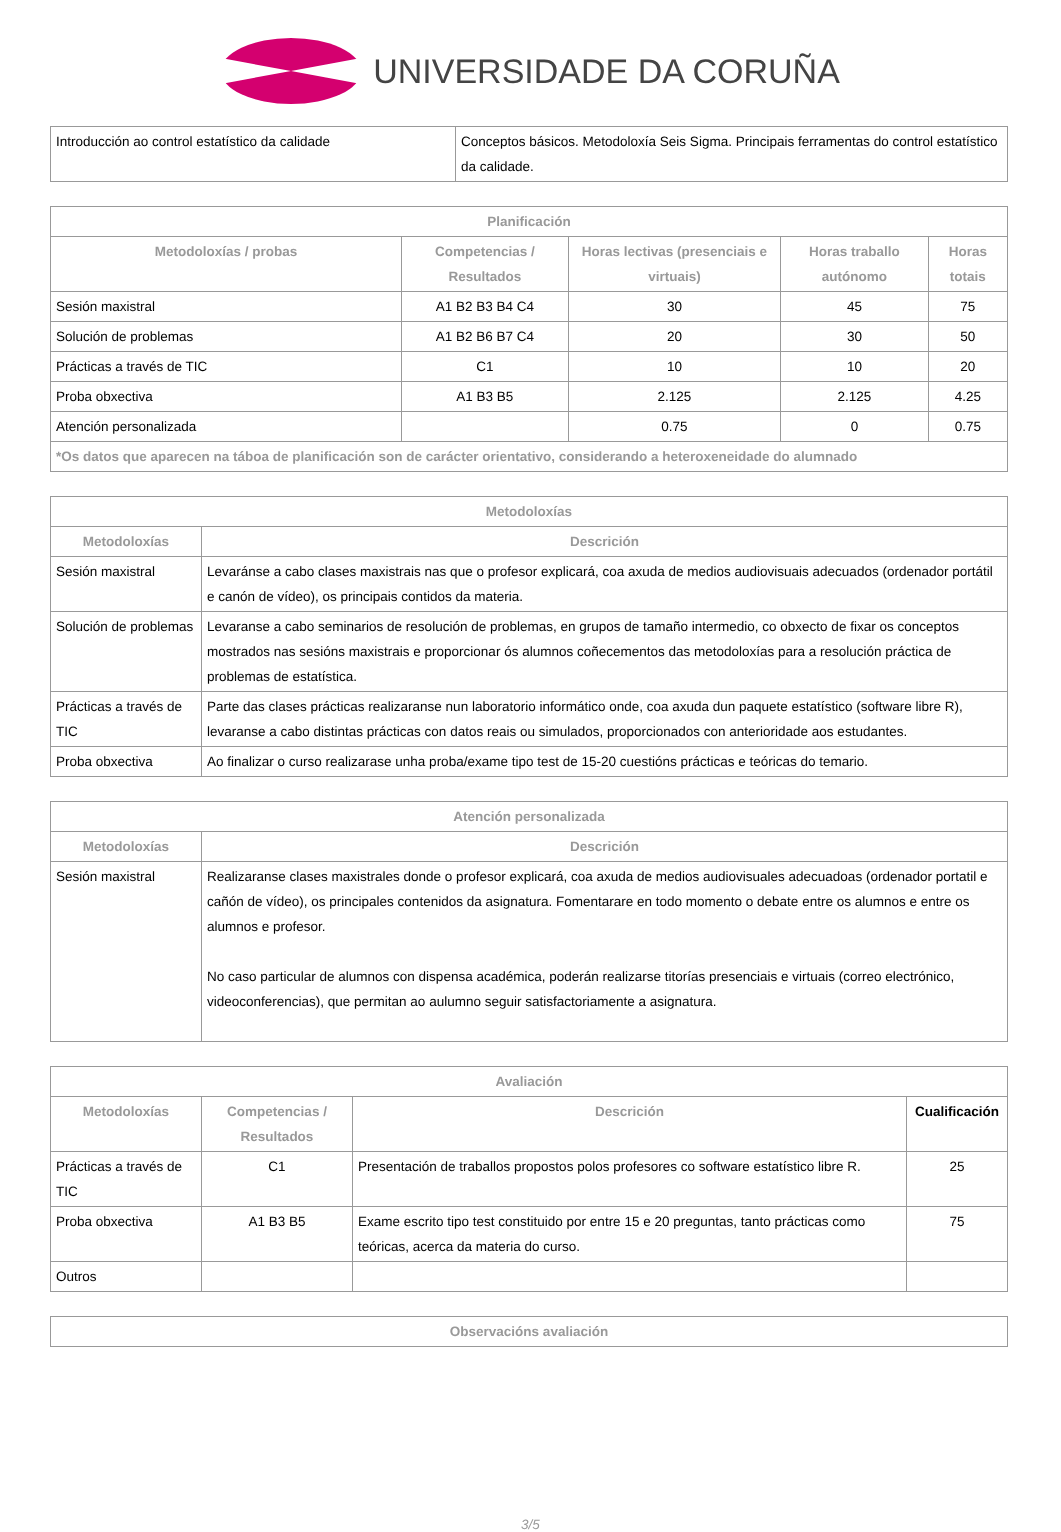UNIVERSIDADE DA CORUÑA
| Introducción ao control estatístico da calidade | Conceptos básicos. Metodoloxía Seis Sigma. Principais ferramentas do control estatístico da calidade. |
| Planificación | | | | |
| --- | --- | --- | --- | --- |
| Metodoloxías / probas | Competencias / Resultados | Horas lectivas (presenciais e virtuais) | Horas traballo autónomo | Horas totais |
| Sesión maxistral | A1 B2 B3 B4 C4 | 30 | 45 | 75 |
| Solución de problemas | A1 B2 B6 B7 C4 | 20 | 30 | 50 |
| Prácticas a través de TIC | C1 | 10 | 10 | 20 |
| Proba obxectiva | A1 B3 B5 | 2.125 | 2.125 | 4.25 |
| Atención personalizada | | 0.75 | 0 | 0.75 |
| *Os datos que aparecen na táboa de planificación son de carácter orientativo, considerando a heteroxeneidade do alumnado | | | | |
| Metodoloxías | |
| --- | --- |
| Metodoloxías | Descrición |
| Sesión maxistral | Levaránse a cabo clases maxistrais nas que o profesor explicará, coa axuda de medios audiovisuais adecuados (ordenador portátil e canón de vídeo), os principais contidos da materia. |
| Solución de problemas | Levaranse a cabo seminarios de resolución de problemas, en grupos de tamaño intermedio, co obxecto de fixar os conceptos mostrados nas sesións maxistrais e proporcionar ós alumnos coñecementos das metodoloxías para a resolución práctica de problemas de estatística. |
| Prácticas a través de TIC | Parte das clases prácticas realizaranse nun laboratorio informático onde, coa axuda dun paquete estatístico (software libre R), levaranse a cabo distintas prácticas con datos reais ou simulados, proporcionados con anterioridade aos estudantes. |
| Proba obxectiva | Ao finalizar o curso realizarase unha proba/exame tipo test de 15-20 cuestións prácticas e teóricas do temario. |
| Atención personalizada | |
| --- | --- |
| Metodoloxías | Descrición |
| Sesión maxistral | Realizaranse clases maxistrales donde o profesor explicará, coa axuda de medios audiovisuales adecuadoas (ordenador portatil e cañón de vídeo), os principales contenidos da asignatura. Fomentarare en todo momento o debate entre os alumnos e entre os alumnos e profesor. No caso particular de alumnos con dispensa académica, poderán realizarse titorías presenciais e virtuais (correo electrónico, videoconferencias), que permitan ao aulumno seguir satisfactoriamente a asignatura. |
| Avaliación | | | |
| --- | --- | --- | --- |
| Metodoloxías | Competencias / Resultados | Descrición | Cualificación |
| Prácticas a través de TIC | C1 | Presentación de traballos propostos polos profesores co software estatístico libre R. | 25 |
| Proba obxectiva | A1 B3 B5 | Exame escrito tipo test constituido por entre 15 e 20 preguntas, tanto prácticas como teóricas, acerca da materia do curso. | 75 |
| Outros | | | |
| Observacións avaliación |
| --- |
3/5